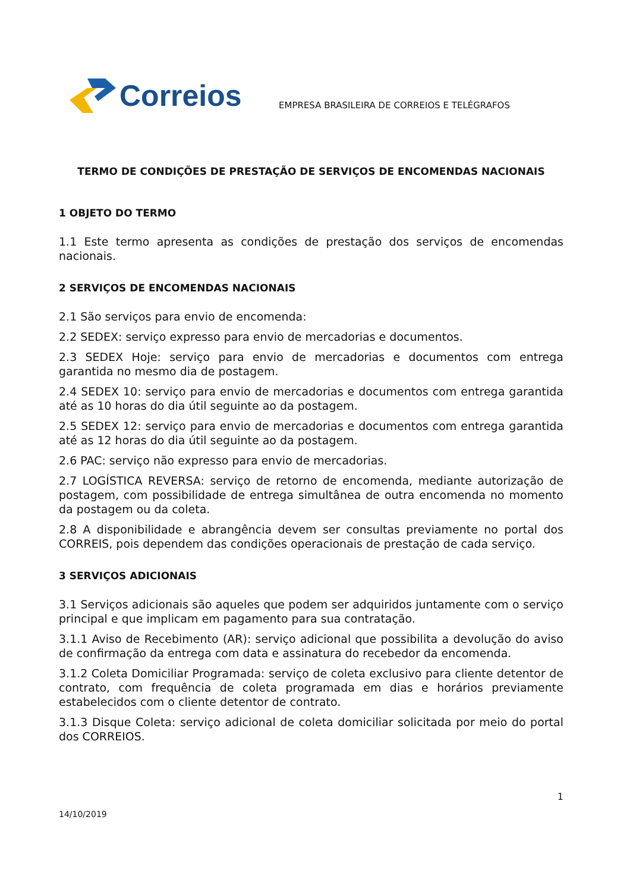Correios
EMPRESA BRASILEIRA DE CORREIOS E TELÉGRAFOS
TERMO DE CONDIÇÕES DE PRESTAÇÃO DE SERVIÇOS DE ENCOMENDAS NACIONAIS
1 OBJETO DO TERMO
1.1 Este termo apresenta as condições de prestação dos serviços de encomendas nacionais.
2 SERVIÇOS DE ENCOMENDAS NACIONAIS
2.1 São serviços para envio de encomenda:
2.2 SEDEX: serviço expresso para envio de mercadorias e documentos.
2.3 SEDEX Hoje: serviço para envio de mercadorias e documentos com entrega garantida no mesmo dia de postagem.
2.4 SEDEX 10: serviço para envio de mercadorias e documentos com entrega garantida até as 10 horas do dia útil seguinte ao da postagem.
2.5 SEDEX 12: serviço para envio de mercadorias e documentos com entrega garantida até as 12 horas do dia útil seguinte ao da postagem.
2.6 PAC: serviço não expresso para envio de mercadorias.
2.7 LOGÍSTICA REVERSA: serviço de retorno de encomenda, mediante autorização de postagem, com possibilidade de entrega simultânea de outra encomenda no momento da postagem ou da coleta.
2.8 A disponibilidade e abrangência devem ser consultas previamente no portal dos CORREIS, pois dependem das condições operacionais de prestação de cada serviço.
3 SERVIÇOS ADICIONAIS
3.1 Serviços adicionais são aqueles que podem ser adquiridos juntamente com o serviço principal e que implicam em pagamento para sua contratação.
3.1.1 Aviso de Recebimento (AR): serviço adicional que possibilita a devolução do aviso de confirmação da entrega com data e assinatura do recebedor da encomenda.
3.1.2 Coleta Domiciliar Programada: serviço de coleta exclusivo para cliente detentor de contrato, com frequência de coleta programada em dias e horários previamente estabelecidos com o cliente detentor de contrato.
3.1.3 Disque Coleta: serviço adicional de coleta domiciliar solicitada por meio do portal dos CORREIOS.
1
14/10/2019